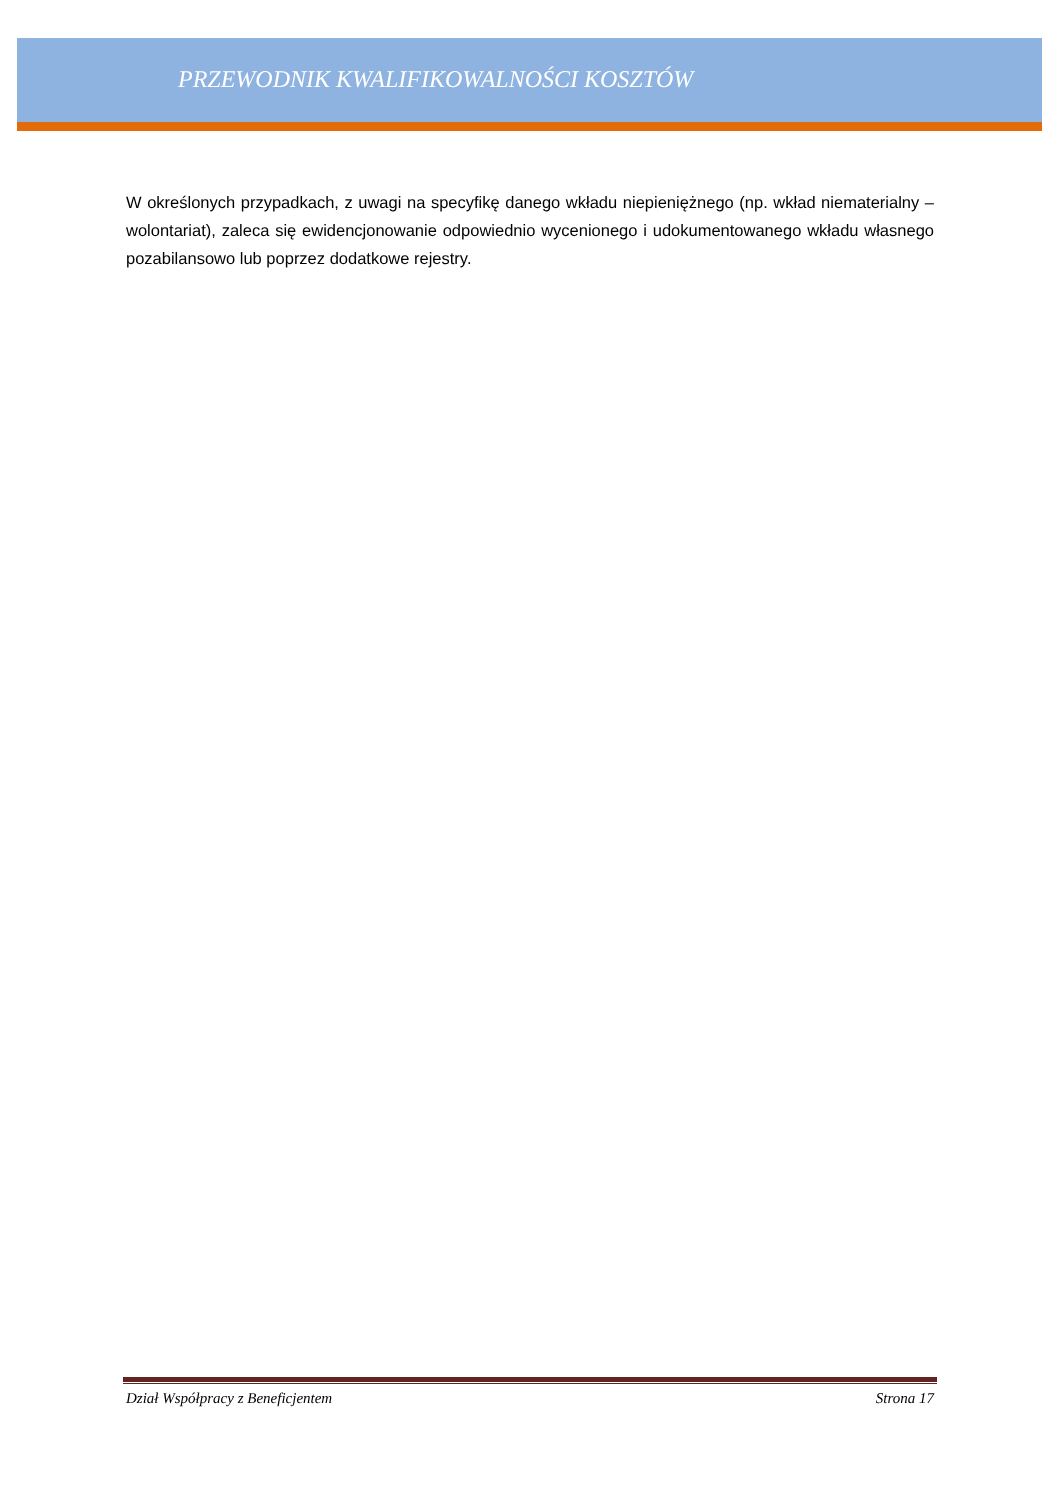PRZEWODNIK KWALIFIKOWALNOŚCI KOSZTÓW
W określonych przypadkach, z uwagi na specyfikę danego wkładu niepieniężnego (np. wkład niematerialny – wolontariat), zaleca się ewidencjonowanie odpowiednio wycenionego i udokumentowanego wkładu własnego pozabilansowo lub poprzez dodatkowe rejestry.
Dział Współpracy z Beneficjentem Strona 17